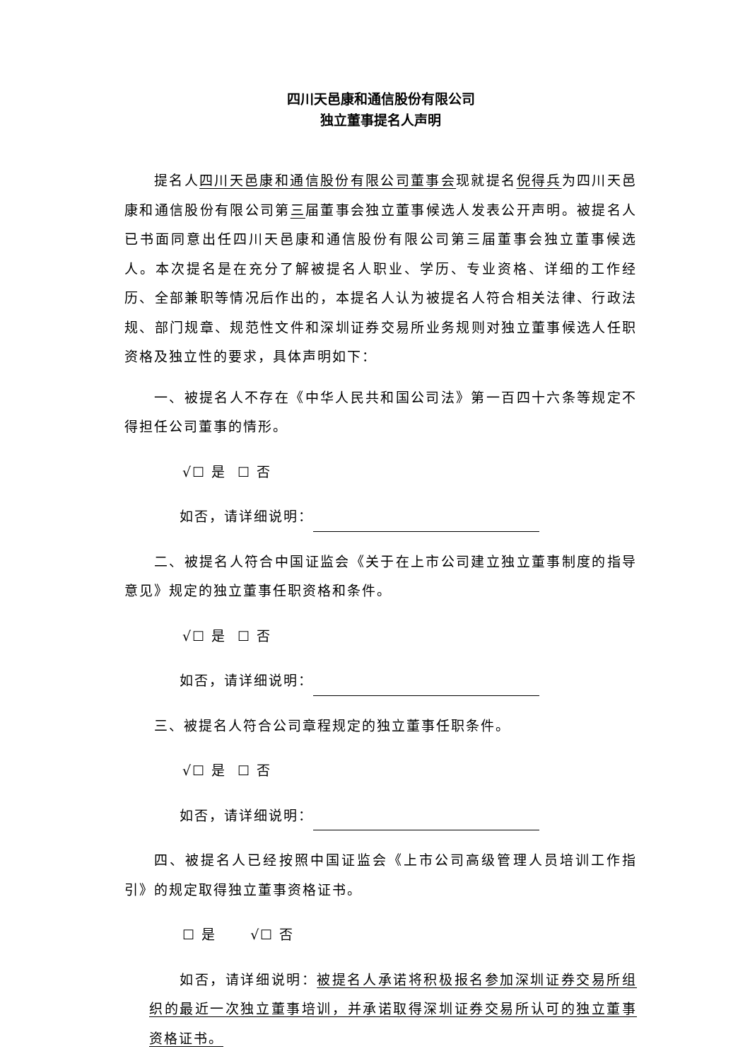四川天邑康和通信股份有限公司
独立董事提名人声明
提名人四川天邑康和通信股份有限公司董事会现就提名倪得兵为四川天邑康和通信股份有限公司第三届董事会独立董事候选人发表公开声明。被提名人已书面同意出任四川天邑康和通信股份有限公司第三届董事会独立董事候选人。本次提名是在充分了解被提名人职业、学历、专业资格、详细的工作经历、全部兼职等情况后作出的，本提名人认为被提名人符合相关法律、行政法规、部门规章、规范性文件和深圳证券交易所业务规则对独立董事候选人任职资格及独立性的要求，具体声明如下：
一、被提名人不存在《中华人民共和国公司法》第一百四十六条等规定不得担任公司董事的情形。
√☐ 是 ☐ 否
如否，请详细说明：
二、被提名人符合中国证监会《关于在上市公司建立独立董事制度的指导意见》规定的独立董事任职资格和条件。
√☐ 是 ☐ 否
如否，请详细说明：
三、被提名人符合公司章程规定的独立董事任职条件。
√☐ 是 ☐ 否
如否，请详细说明：
四、被提名人已经按照中国证监会《上市公司高级管理人员培训工作指引》的规定取得独立董事资格证书。
☐ 是 √☐ 否
如否，请详细说明：被提名人承诺将积极报名参加深圳证券交易所组织的最近一次独立董事培训，并承诺取得深圳证券交易所认可的独立董事资格证书。